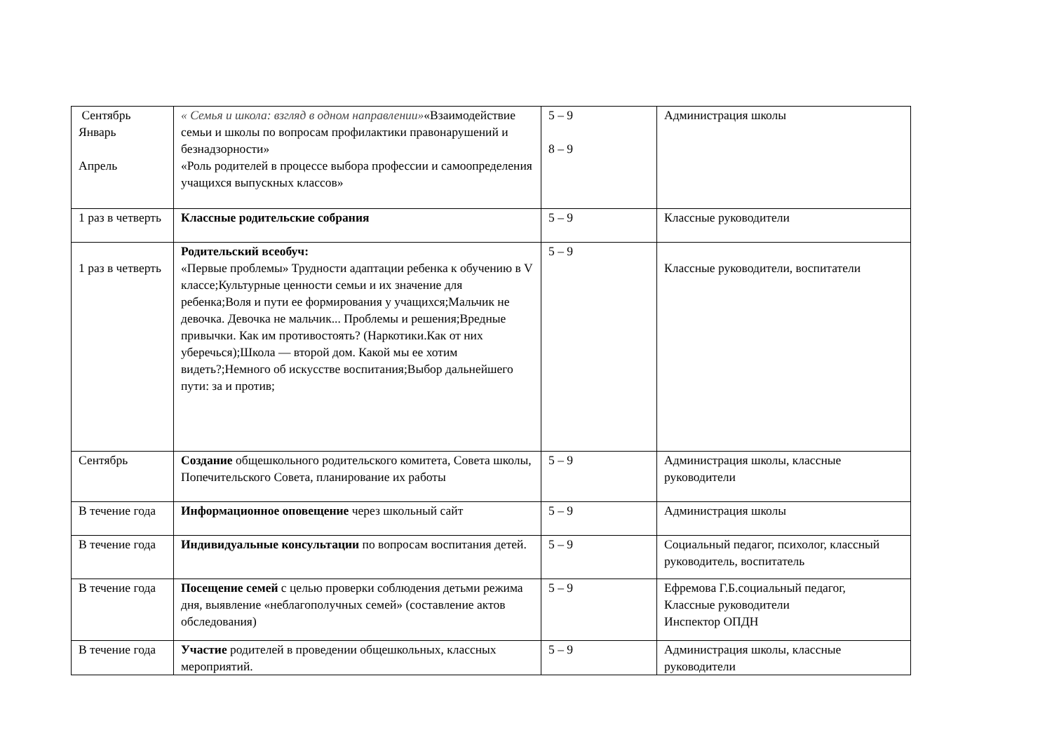| Сентябрь Январь Апрель | « Семья и школа: взгляд в одном направлении» «Взаимодействие семьи и школы по вопросам профилактики правонарушений и безнадзорности» «Роль родителей в процессе выбора профессии и самоопределения учащихся выпускных классов» | 5 – 9 8 – 9 | Администрация школы |
| 1 раз в четверть | Классные родительские собрания | 5 – 9 | Классные руководители |
| 1 раз в четверть | Родительский всеобуч: «Первые проблемы» Трудности адаптации ребенка к обучению в V классе;Культурные ценности семьи и их значение для ребенка;Воля и пути ее формирования у учащихся;Мальчик не девочка. Девочка не мальчик... Проблемы и решения;Вредные привычки. Как им противостоять? (Наркотики.Как от них уберечься);Школа — второй дом. Какой мы ее хотим видеть?;Немного об искусстве воспитания;Выбор дальнейшего пути: за и против; | 5 – 9 | Классные руководители, воспитатели |
| Сентябрь | Создание общешкольного родительского комитета, Совета школы, Попечительского Совета, планирование их работы | 5 – 9 | Администрация школы, классные руководители |
| В течение года | Информационное оповещение через школьный сайт | 5 – 9 | Администрация школы |
| В течение года | Индивидуальные консультации по вопросам воспитания детей. | 5 – 9 | Социальный педагог, психолог, классный руководитель, воспитатель |
| В течение года | Посещение семей с целью проверки соблюдения детьми режима дня, выявление «неблагополучных семей» (составление актов обследования) | 5 – 9 | Ефремова Г.Б.социальный педагог, Классные руководители Инспектор ОПДН |
| В течение года | Участие родителей в проведении общешкольных, классных мероприятий. | 5 – 9 | Администрация школы, классные руководители |